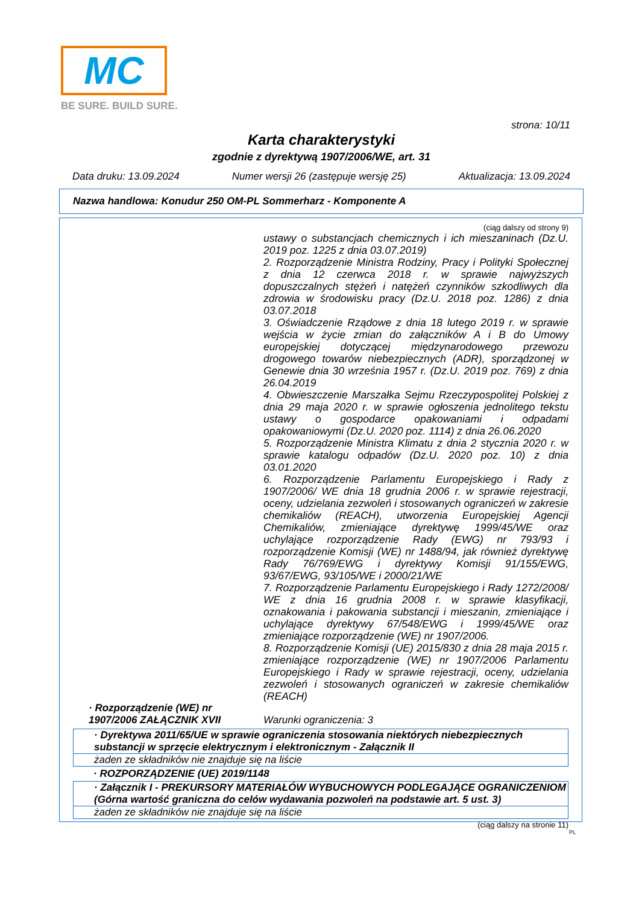MC
BE SURE. BUILD SURE.
strona: 10/11
Karta charakterystyki
zgodnie z dyrektywą 1907/2006/WE, art. 31
Data druku: 13.09.2024 Numer wersji 26 (zastępuje wersję 25) Aktualizacja: 13.09.2024
Nazwa handlowa: Konudur 250 OM-PL Sommerharz - Komponente A
(ciąg dalszy od strony 9)
ustawy o substancjach chemicznych i ich mieszaninach (Dz.U. 2019 poz. 1225 z dnia 03.07.2019)
2. Rozporządzenie Ministra Rodziny, Pracy i Polityki Społecznej z dnia 12 czerwca 2018 r. w sprawie najwyższych dopuszczalnych stężeń i natężeń czynników szkodliwych dla zdrowia w środowisku pracy (Dz.U. 2018 poz. 1286) z dnia 03.07.2018
3. Oświadczenie Rządowe z dnia 18 lutego 2019 r. w sprawie wejścia w życie zmian do załączników A i B do Umowy europejskiej dotyczącej międzynarodowego przewozu drogowego towarów niebezpiecznych (ADR), sporządzonej w Genewie dnia 30 września 1957 r. (Dz.U. 2019 poz. 769) z dnia 26.04.2019
4. Obwieszczenie Marszałka Sejmu Rzeczypospolitej Polskiej z dnia 29 maja 2020 r. w sprawie ogłoszenia jednolitego tekstu ustawy o gospodarce opakowaniami i odpadami opakowaniowymi (Dz.U. 2020 poz. 1114) z dnia 26.06.2020
5. Rozporządzenie Ministra Klimatu z dnia 2 stycznia 2020 r. w sprawie katalogu odpadów (Dz.U. 2020 poz. 10) z dnia 03.01.2020
6. Rozporządzenie Parlamentu Europejskiego i Rady z 1907/2006/ WE dnia 18 grudnia 2006 r. w sprawie rejestracji, oceny, udzielania zezwoleń i stosowanych ograniczeń w zakresie chemikaliów (REACH), utworzenia Europejskiej Agencji Chemikaliów, zmieniające dyrektywę 1999/45/WE oraz uchylające rozporządzenie Rady (EWG) nr 793/93 i rozporządzenie Komisji (WE) nr 1488/94, jak również dyrektywę Rady 76/769/EWG i dyrektywy Komisji 91/155/EWG, 93/67/EWG, 93/105/WE i 2000/21/WE
7. Rozporządzenie Parlamentu Europejskiego i Rady 1272/2008/ WE z dnia 16 grudnia 2008 r. w sprawie klasyfikacji, oznakowania i pakowania substancji i mieszanin, zmieniające i uchylające dyrektywy 67/548/EWG i 1999/45/WE oraz zmieniające rozporządzenie (WE) nr 1907/2006.
8. Rozporządzenie Komisji (UE) 2015/830 z dnia 28 maja 2015 r. zmieniające rozporządzenie (WE) nr 1907/2006 Parlamentu Europejskiego i Rady w sprawie rejestracji, oceny, udzielania zezwoleń i stosowanych ograniczeń w zakresie chemikaliów (REACH)
· Rozporządzenie (WE) nr 1907/2006 ZAŁĄCZNIK XVII
Warunki ograniczenia: 3
· Dyrektywa 2011/65/UE w sprawie ograniczenia stosowania niektórych niebezpiecznych substancji w sprzęcie elektrycznym i elektronicznym - Załącznik II
żaden ze składników nie znajduje się na liście
· ROZPORZĄDZENIE (UE) 2019/1148
· Załącznik I - PREKURSORY MATERIAŁÓW WYBUCHOWYCH PODLEGAJĄCE OGRANICZENIOM (Górna wartość graniczna do celów wydawania pozwoleń na podstawie art. 5 ust. 3)
żaden ze składników nie znajduje się na liście
(ciąg dalszy na stronie 11)
PL